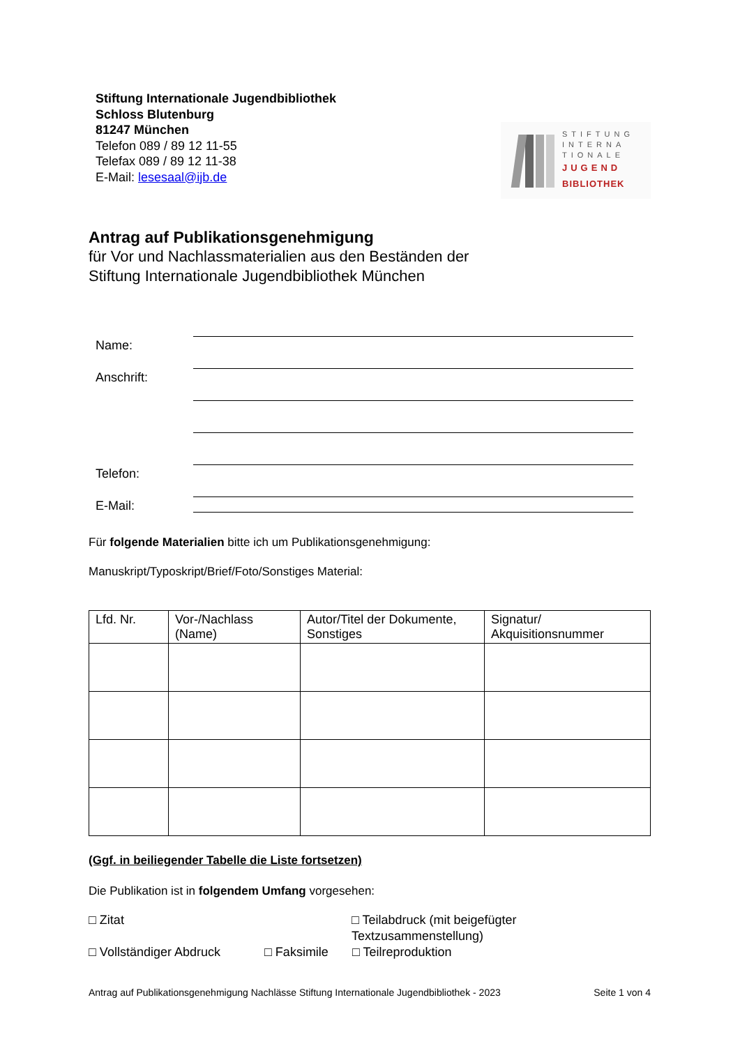Stiftung Internationale Jugendbibliothek
Schloss Blutenburg
81247 München
Telefon 089 / 89 12 11-55
Telefax 089 / 89 12 11-38
E-Mail: lesesaal@ijb.de
STIFTUNG
INTERNA
TIONALE
JUGEND
BIBLIOTHEK
Antrag auf Publikationsgenehmigung
für Vor und Nachlassmaterialien aus den Beständen der
Stiftung Internationale Jugendbibliothek München
Name:
Anschrift:
Telefon:
E-Mail:
Für folgende Materialien bitte ich um Publikationsgenehmigung:
Manuskript/Typoskript/Brief/Foto/Sonstiges Material:
| Lfd. Nr. | Vor-/Nachlass (Name) | Autor/Titel der Dokumente, Sonstiges | Signatur/ Akquisitionsnummer |
| --- | --- | --- | --- |
(Ggf. in beiliegender Tabelle die Liste fortsetzen)
Die Publikation ist in folgendem Umfang vorgesehen:
□ Zitat □ Teilabdruck (mit beigefügter Textzusammenstellung)
□ Vollständiger Abdruck □ Faksimile □ Teilreproduktion
Antrag auf Publikationsgenehmigung Nachlässe Stiftung Internationale Jugendbibliothek - 2023 Seite 1 von 4